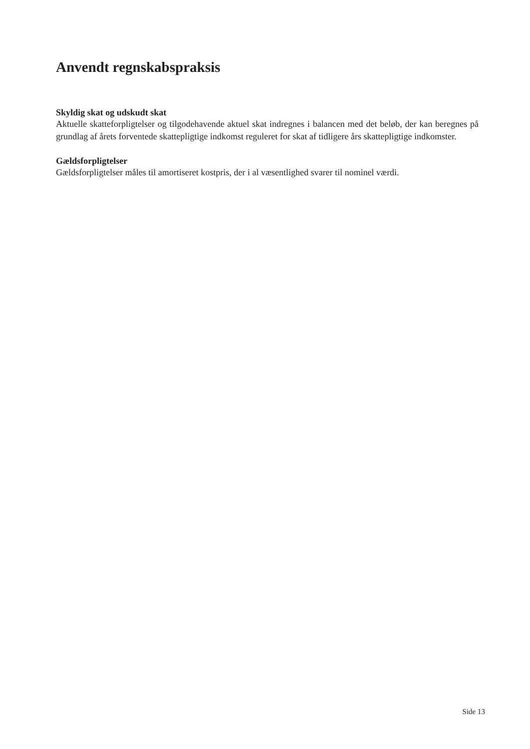Anvendt regnskabspraksis
Skyldig skat og udskudt skat
Aktuelle skatteforpligtelser og tilgodehavende aktuel skat indregnes i balancen med det beløb, der kan beregnes på grundlag af årets forventede skattepligtige indkomst reguleret for skat af tidligere års skattepligtige indkomster.
Gældsforpligtelser
Gældsforpligtelser måles til amortiseret kostpris, der i al væsentlighed svarer til nominel værdi.
Side 13